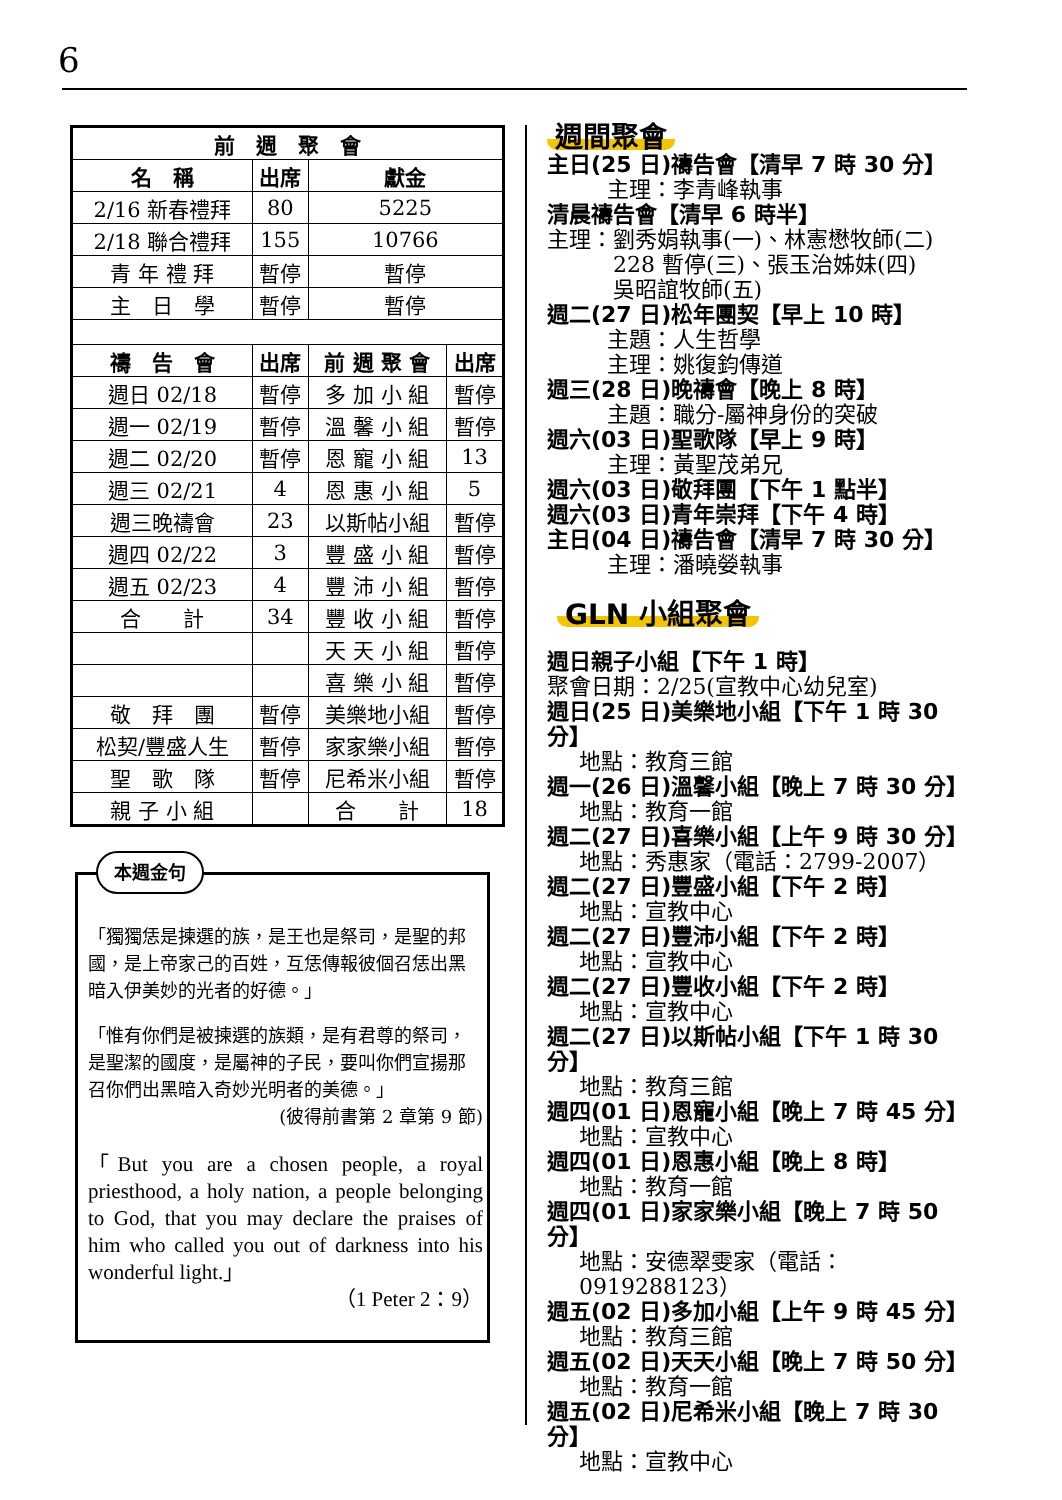6
| 前 週 聚 會 | | | |
| --- | --- | --- | --- |
| 名 稱 | 出席 | 獻金 | |
| 2/16 新春禮拜 | 80 | 5225 | |
| 2/18 聯合禮拜 | 155 | 10766 | |
| 青 年 禮 拜 | 暫停 | 暫停 | |
| 主 日 學 | 暫停 | 暫停 | |
| 禱 告 會 | 出席 | 前 週 聚 會 | 出席 |
| 週日 02/18 | 暫停 | 多 加 小 組 | 暫停 |
| 週一 02/19 | 暫停 | 溫 馨 小 組 | 暫停 |
| 週二 02/20 | 暫停 | 恩 寵 小 組 | 13 |
| 週三 02/21 | 4 | 恩 惠 小 組 | 5 |
| 週三晚禱會 | 23 | 以斯帖小組 | 暫停 |
| 週四 02/22 | 3 | 豐 盛 小 組 | 暫停 |
| 週五 02/23 | 4 | 豐 沛 小 組 | 暫停 |
| 合 計 | 34 | 豐 收 小 組 | 暫停 |
| | | 天 天 小 組 | 暫停 |
| | | 喜 樂 小 組 | 暫停 |
| 敬 拜 團 | 暫停 | 美樂地小組 | 暫停 |
| 松契/豐盛人生 | 暫停 | 家家樂小組 | 暫停 |
| 聖 歌 隊 | 暫停 | 尼希米小組 | 暫停 |
| 親 子 小 組 | | 合 計 | 18 |
本週金句
「獨獨恁是揀選的族，是王也是祭司，是聖的邦國，是上帝家己的百姓，互恁傳報彼個召恁出黑暗入伊美妙的光者的好德。」
「惟有你們是被揀選的族類，是有君尊的祭司，是聖潔的國度，是屬神的子民，要叫你們宣揚那召你們出黑暗入奇妙光明者的美德。」
(彼得前書第 2 章第 9 節)
「But you are a chosen people, a royal priesthood, a holy nation, a people belonging to God, that you may declare the praises of him who called you out of darkness into his wonderful light.」
（1 Peter 2：9）
週間聚會
主日(25 日)禱告會【清早 7 時 30 分】
主理：李青峰執事
清晨禱告會【清早 6 時半】
主理：劉秀娟執事(一)、林憲懋牧師(二)
　　　228 暫停(三)、張玉治姊妹(四)
　　　吳昭誼牧師(五)
週二(27 日)松年團契【早上 10 時】
主題：人生哲學
主理：姚復鈞傳道
週三(28 日)晚禱會【晚上 8 時】
主題：職分-屬神身份的突破
週六(03 日)聖歌隊【早上 9 時】
主理：黃聖茂弟兄
週六(03 日)敬拜團【下午 1 點半】
週六(03 日)青年崇拜【下午 4 時】
主日(04 日)禱告會【清早 7 時 30 分】
主理：潘曉嫈執事
GLN 小組聚會
週日親子小組【下午 1 時】
聚會日期：2/25(宣教中心幼兒室)
週日(25 日)美樂地小組【下午 1 時 30 分】
地點：教育三館
週一(26 日)溫馨小組【晚上 7 時 30 分】
地點：教育一館
週二(27 日)喜樂小組【上午 9 時 30 分】
地點：秀惠家（電話：2799-2007）
週二(27 日)豐盛小組【下午 2 時】
地點：宣教中心
週二(27 日)豐沛小組【下午 2 時】
地點：宣教中心
週二(27 日)豐收小組【下午 2 時】
地點：宣教中心
週二(27 日)以斯帖小組【下午 1 時 30 分】
地點：教育三館
週四(01 日)恩寵小組【晚上 7 時 45 分】
地點：宣教中心
週四(01 日)恩惠小組【晚上 8 時】
地點：教育一館
週四(01 日)家家樂小組【晚上 7 時 50 分】
地點：安德翠雯家（電話：0919288123）
週五(02 日)多加小組【上午 9 時 45 分】
地點：教育三館
週五(02 日)天天小組【晚上 7 時 50 分】
地點：教育一館
週五(02 日)尼希米小組【晚上 7 時 30 分】
地點：宣教中心